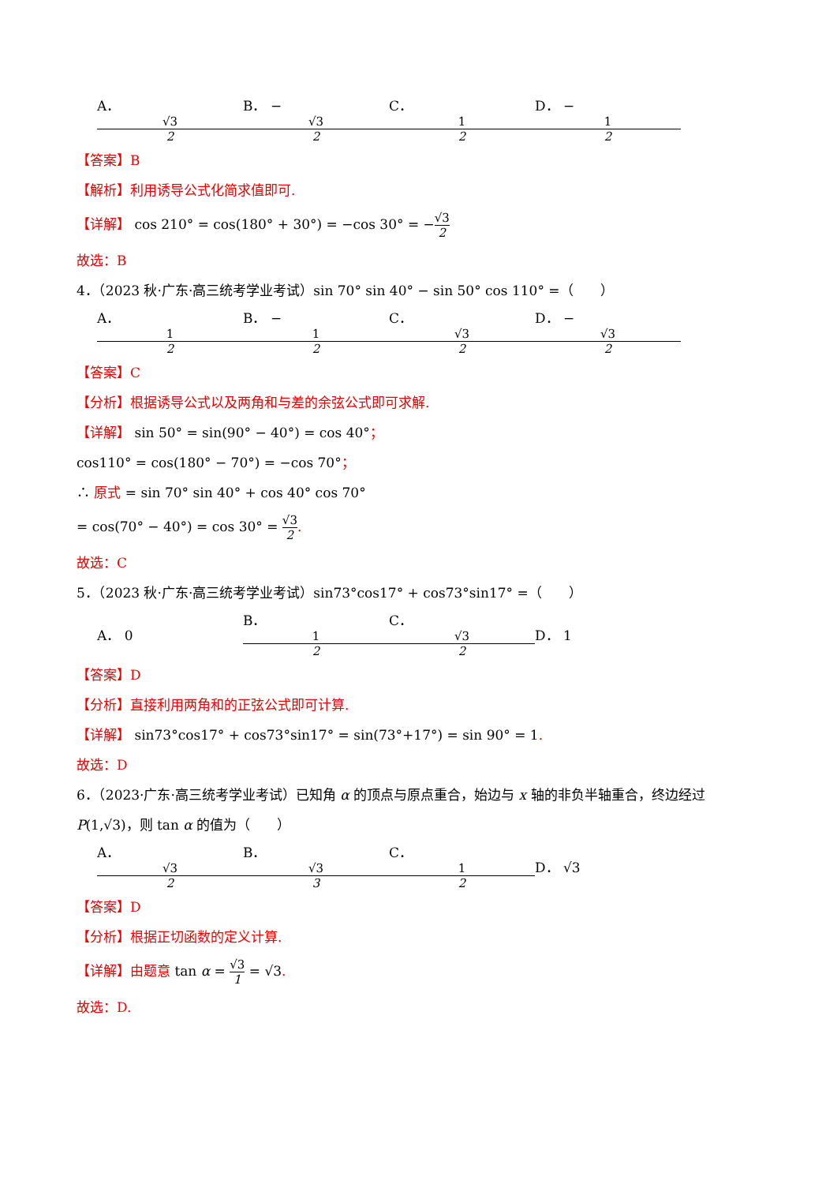A． √3 2 B． − √3 2 C． 1 2 D． − 1 2
【答案】B
【解析】利用诱导公式化简求值即可.
【详解】 cos 210° = cos(180° + 30°) = −cos 30° = −√3 2
故选：B
4．（2023 秋·广东·高三统考学业考试）sin 70° sin 40° − sin 50° cos 110° =（　　）
A． 1 2 B． − 1 2 C． √3 2 D． − √3 2
【答案】C
【分析】根据诱导公式以及两角和与差的余弦公式即可求解.
【详解】 sin 50° = sin(90° − 40°) = cos 40°；
cos110° = cos(180° − 70°) = −cos 70°；
∴ 原式 = sin 70° sin 40° + cos 40° cos 70°
= cos(70° − 40°) = cos 30° = √3 2.
故选：C
5．（2023 秋·广东·高三统考学业考试）sin73°cos17° + cos73°sin17° =（　　）
A． 0 B． 1 2 C． √3 2 D． 1
【答案】D
【分析】直接利用两角和的正弦公式即可计算.
【详解】 sin73°cos17° + cos73°sin17° = sin(73°+17°) = sin 90° = 1.
故选：D
6．（2023·广东·高三统考学业考试）已知角 α 的顶点与原点重合，始边与 x 轴的非负半轴重合，终边经过
P(1,√3)，则 tan α 的值为（　　）
A． √3 2 B． √3 3 C． 1 2 D． √3
【答案】D
【分析】根据正切函数的定义计算.
【详解】由题意 tan α = √3 1 = √3.
故选：D.